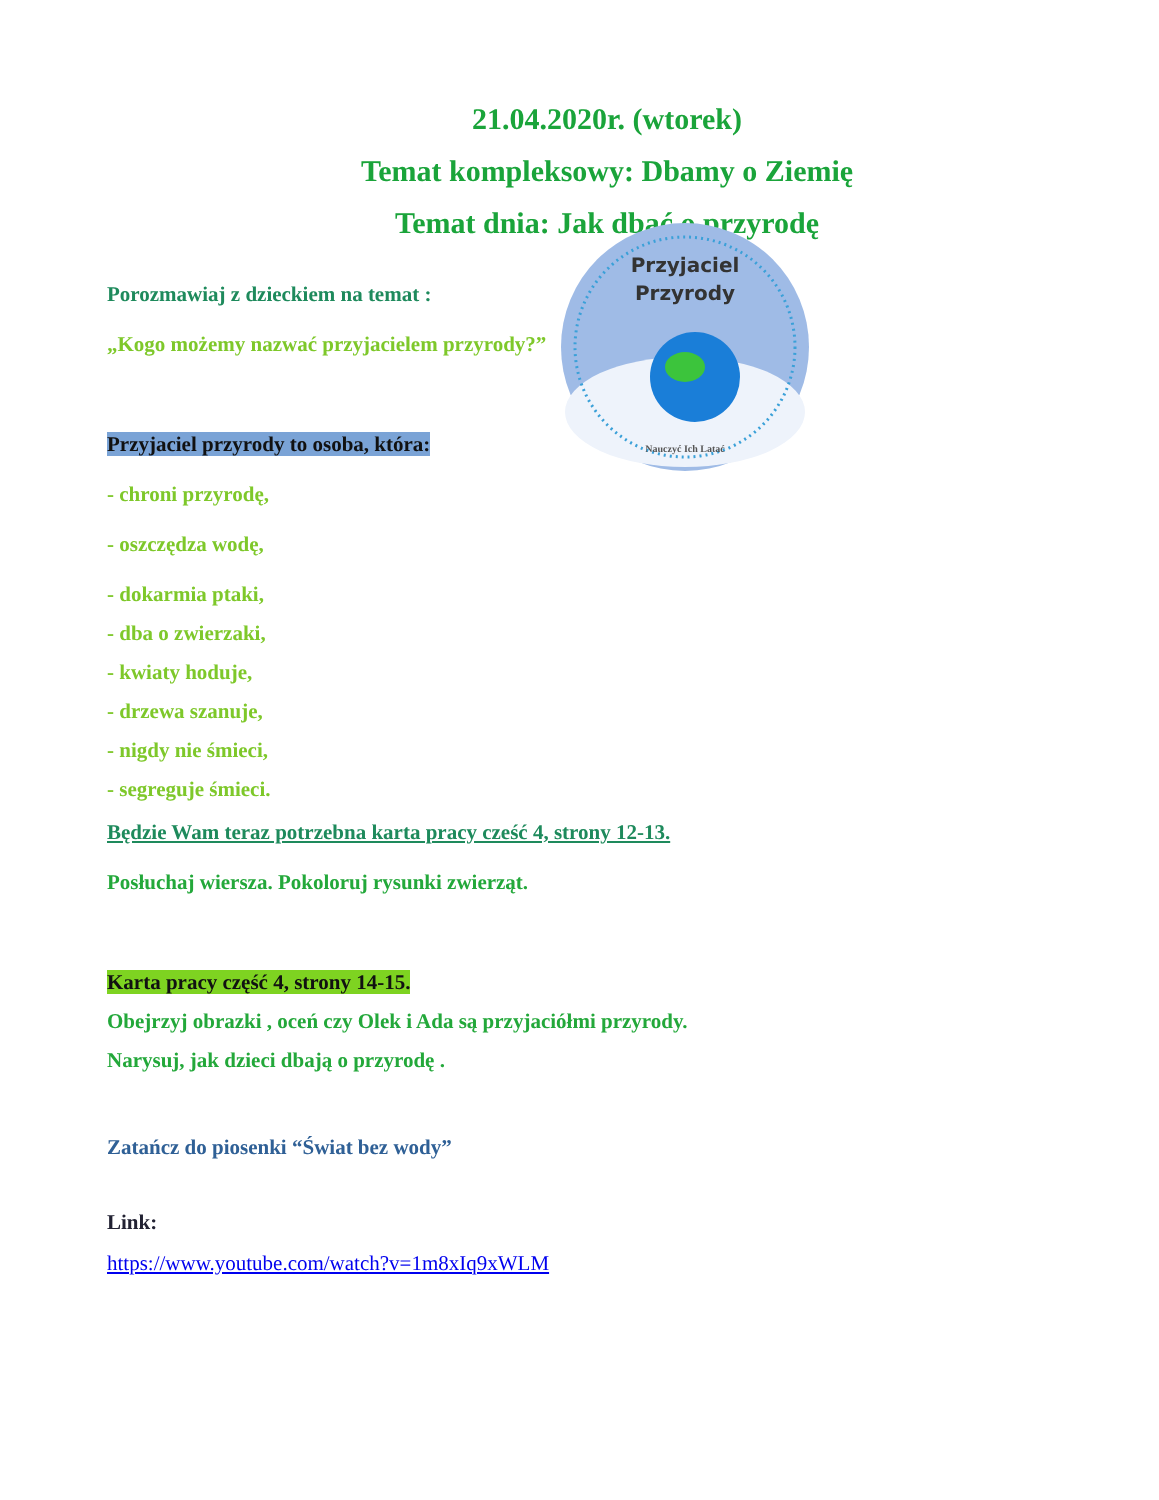21.04.2020r. (wtorek)
Temat kompleksowy: Dbamy o Ziemię
Temat dnia: Jak dbać o przyrodę
Porozmawiaj z dzieckiem na temat :
„Kogo możemy nazwać przyjacielem przyrody?”
Przyjaciel
Przyrody
Nauczyć Ich Latać
Przyjaciel przyrody to osoba, która:
- chroni przyrodę,
- oszczędza wodę,
- dokarmia ptaki,
- dba o zwierzaki,
- kwiaty hoduje,
- drzewa szanuje,
- nigdy nie śmieci,
- segreguje śmieci.
Będzie Wam teraz potrzebna karta pracy cześć 4, strony 12-13.
Posłuchaj wiersza. Pokoloruj rysunki zwierząt.
Karta pracy część 4, strony 14-15.
Obejrzyj obrazki , oceń czy Olek i Ada są przyjaciółmi przyrody.
Narysuj, jak dzieci dbają o przyrodę .
Zatańcz do piosenki “Świat bez wody”
Link:
https://www.youtube.com/watch?v=1m8xIq9xWLM